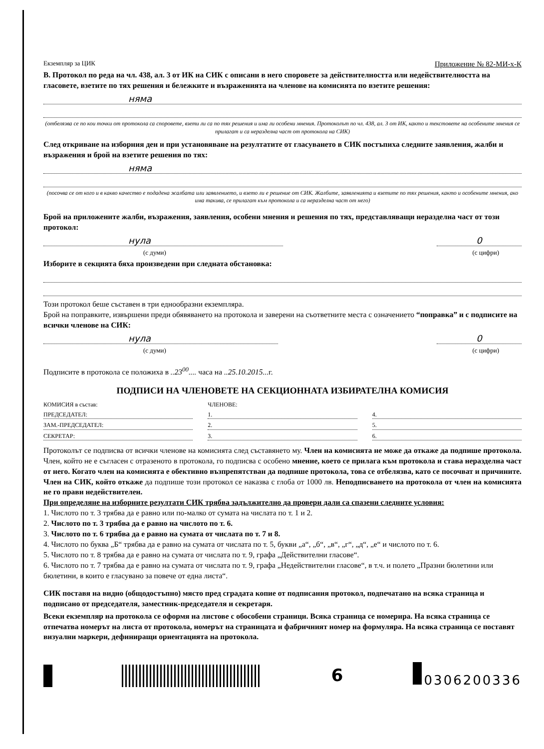Екземпляр за ЦИК Приложение № 82-МИ-х-К
В. Протокол по реда на чл. 438, ал. 3 от ИК на СИК с описани в него споровете за действителността или недействителността на гласовете, взетите по тях решения и бележките и възраженията на членове на комисията по взетите решения:
няма
(отбелязва се по кои точки от протокола са споровете, взети ли са по тях решения и има ли особени мнения. Протоколът по чл. 438, ал. 3 от ИК, както и текстовете на особените мнения се прилагат и са неразделна част от протокола на СИК)
След откриване на изборния ден и при установяване на резултатите от гласуването в СИК постъпиха следните заявления, жалби и възражения и брой на взетите решения по тях:
няма
(посочва се от кого и в какво качество е подадена жалбата или заявлението, и взето ли е решение от СИК. Жалбите, заявленията и взетите по тях решения, както и особените мнения, ако има такива, се прилагат към протокола и са неразделна част от него)
Брой на приложените жалби, възражения, заявления, особени мнения и решения по тях, представляващи неразделна част от този протокол:
нула
0
(с думи) (с цифри)
Изборите в секцията бяха произведени при следната обстановка:
Този протокол беше съставен в три еднообразни екземпляра.
Брой на поправките, извършени преди обявяването на протокола и заверени на съответните места с означението “поправка” и с подписите на всички членове на СИК:
нула
0
(с думи) (с цифри)
Подписите в протокола се положиха в ..23<sup>00</sup>.... часа на ..25.10.2015... г.
ПОДПИСИ НА ЧЛЕНОВЕТЕ НА СЕКЦИОННАТА ИЗБИРАТЕЛНА КОМИСИЯ
КОМИСИЯ в състав: ЧЛЕНОВЕ:
ПРЕДСЕДАТЕЛ:
1.
4.
ЗАМ.-ПРЕДСЕДАТЕЛ:
2.
5.
СЕКРЕТАР:
3.
6.
Протоколът се подписва от всички членове на комисията след съставянето му. Член на комисията не може да откаже да подпише протокола. Член, който не е съгласен с отразеното в протокола, го подписва с особено мнение, което се прилага към протокола и става неразделна част от него. Когато член на комисията е обективно възпрепятстван да подпише протокола, това се отбелязва, като се посочват и причините. Член на СИК, който откаже да подпише този протокол се наказва с глоба от 1000 лв. Неподписването на протокола от член на комисията не го прави недействителен.
При определяне на изборните резултати СИК трябва задължително да провери дали са спазени следните условия:
1. Числото по т. 3 трябва да е равно или по-малко от сумата на числата по т. 1 и 2.
2. Числото по т. 3 трябва да е равно на числото по т. 6.
3. Числото по т. 6 трябва да е равно на сумата от числата по т. 7 и 8.
4. Числото по буква „Б“ трябва да е равно на сумата от числата по т. 5, букви „а“, „б“, „в“, „г“, „д“, „е“ и числото по т. 6.
5. Числото по т. 8 трябва да е равно на сумата от числата по т. 9, графа „Действителни гласове“.
6. Числото по т. 7 трябва да е равно на сумата от числата по т. 9, графа „Недействителни гласове“, в т.ч. и полето „Празни бюлетини или бюлетини, в които е гласувано за повече от една листа“.
СИК поставя на видно (общодостъпно) място пред сградата копие от подписания протокол, подпечатано на всяка страница и подписано от председателя, заместник-председателя и секретаря.
Всеки екземпляр на протокола се оформя на листове с обособени страници. Всяка страница се номерира. На всяка страница се отпечатва номерът на листа от протокола, номерът на страницата и фабричният номер на формуляра. На всяка страница се поставят визуални маркери, дефиниращи ориентацията на протокола.
6 0306200336